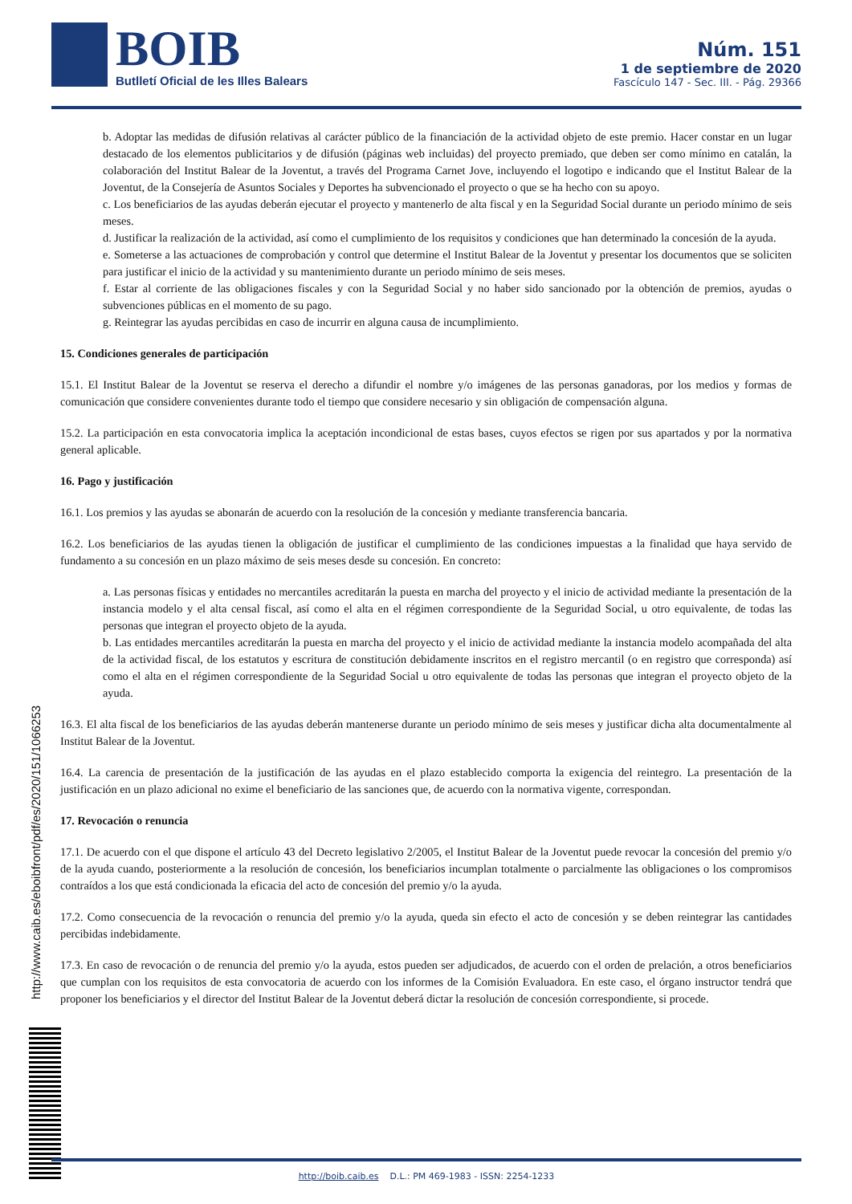BOIB
Butlletí Oficial de les Illes Balears
Núm. 151
1 de septiembre de 2020
Fascículo 147 - Sec. III. - Pág. 29366
b. Adoptar las medidas de difusión relativas al carácter público de la financiación de la actividad objeto de este premio. Hacer constar en un lugar destacado de los elementos publicitarios y de difusión (páginas web incluidas) del proyecto premiado, que deben ser como mínimo en catalán, la colaboración del Institut Balear de la Joventut, a través del Programa Carnet Jove, incluyendo el logotipo e indicando que el Institut Balear de la Joventut, de la Consejería de Asuntos Sociales y Deportes ha subvencionado el proyecto o que se ha hecho con su apoyo.
c. Los beneficiarios de las ayudas deberán ejecutar el proyecto y mantenerlo de alta fiscal y en la Seguridad Social durante un periodo mínimo de seis meses.
d. Justificar la realización de la actividad, así como el cumplimiento de los requisitos y condiciones que han determinado la concesión de la ayuda.
e. Someterse a las actuaciones de comprobación y control que determine el Institut Balear de la Joventut y presentar los documentos que se soliciten para justificar el inicio de la actividad y su mantenimiento durante un periodo mínimo de seis meses.
f. Estar al corriente de las obligaciones fiscales y con la Seguridad Social y no haber sido sancionado por la obtención de premios, ayudas o subvenciones públicas en el momento de su pago.
g. Reintegrar las ayudas percibidas en caso de incurrir en alguna causa de incumplimiento.
15. Condiciones generales de participación
15.1. El Institut Balear de la Joventut se reserva el derecho a difundir el nombre y/o imágenes de las personas ganadoras, por los medios y formas de comunicación que considere convenientes durante todo el tiempo que considere necesario y sin obligación de compensación alguna.
15.2. La participación en esta convocatoria implica la aceptación incondicional de estas bases, cuyos efectos se rigen por sus apartados y por la normativa general aplicable.
16. Pago y justificación
16.1. Los premios y las ayudas se abonarán de acuerdo con la resolución de la concesión y mediante transferencia bancaria.
16.2. Los beneficiarios de las ayudas tienen la obligación de justificar el cumplimiento de las condiciones impuestas a la finalidad que haya servido de fundamento a su concesión en un plazo máximo de seis meses desde su concesión. En concreto:
a. Las personas físicas y entidades no mercantiles acreditarán la puesta en marcha del proyecto y el inicio de actividad mediante la presentación de la instancia modelo y el alta censal fiscal, así como el alta en el régimen correspondiente de la Seguridad Social, u otro equivalente, de todas las personas que integran el proyecto objeto de la ayuda.
b. Las entidades mercantiles acreditarán la puesta en marcha del proyecto y el inicio de actividad mediante la instancia modelo acompañada del alta de la actividad fiscal, de los estatutos y escritura de constitución debidamente inscritos en el registro mercantil (o en registro que corresponda) así como el alta en el régimen correspondiente de la Seguridad Social u otro equivalente de todas las personas que integran el proyecto objeto de la ayuda.
16.3. El alta fiscal de los beneficiarios de las ayudas deberán mantenerse durante un periodo mínimo de seis meses y justificar dicha alta documentalmente al Institut Balear de la Joventut.
16.4. La carencia de presentación de la justificación de las ayudas en el plazo establecido comporta la exigencia del reintegro. La presentación de la justificación en un plazo adicional no exime el beneficiario de las sanciones que, de acuerdo con la normativa vigente, correspondan.
17. Revocación o renuncia
17.1. De acuerdo con el que dispone el artículo 43 del Decreto legislativo 2/2005, el Institut Balear de la Joventut puede revocar la concesión del premio y/o de la ayuda cuando, posteriormente a la resolución de concesión, los beneficiarios incumplan totalmente o parcialmente las obligaciones o los compromisos contraídos a los que está condicionada la eficacia del acto de concesión del premio y/o la ayuda.
17.2. Como consecuencia de la revocación o renuncia del premio y/o la ayuda, queda sin efecto el acto de concesión y se deben reintegrar las cantidades percibidas indebidamente.
17.3. En caso de revocación o de renuncia del premio y/o la ayuda, estos pueden ser adjudicados, de acuerdo con el orden de prelación, a otros beneficiarios que cumplan con los requisitos de esta convocatoria de acuerdo con los informes de la Comisión Evaluadora. En este caso, el órgano instructor tendrá que proponer los beneficiarios y el director del Institut Balear de la Joventut deberá dictar la resolución de concesión correspondiente, si procede.
http://www.caib.es/eboibfront/pdf/es/2020/151/1066253
http://boib.caib.es D.L.: PM 469-1983 - ISSN: 2254-1233